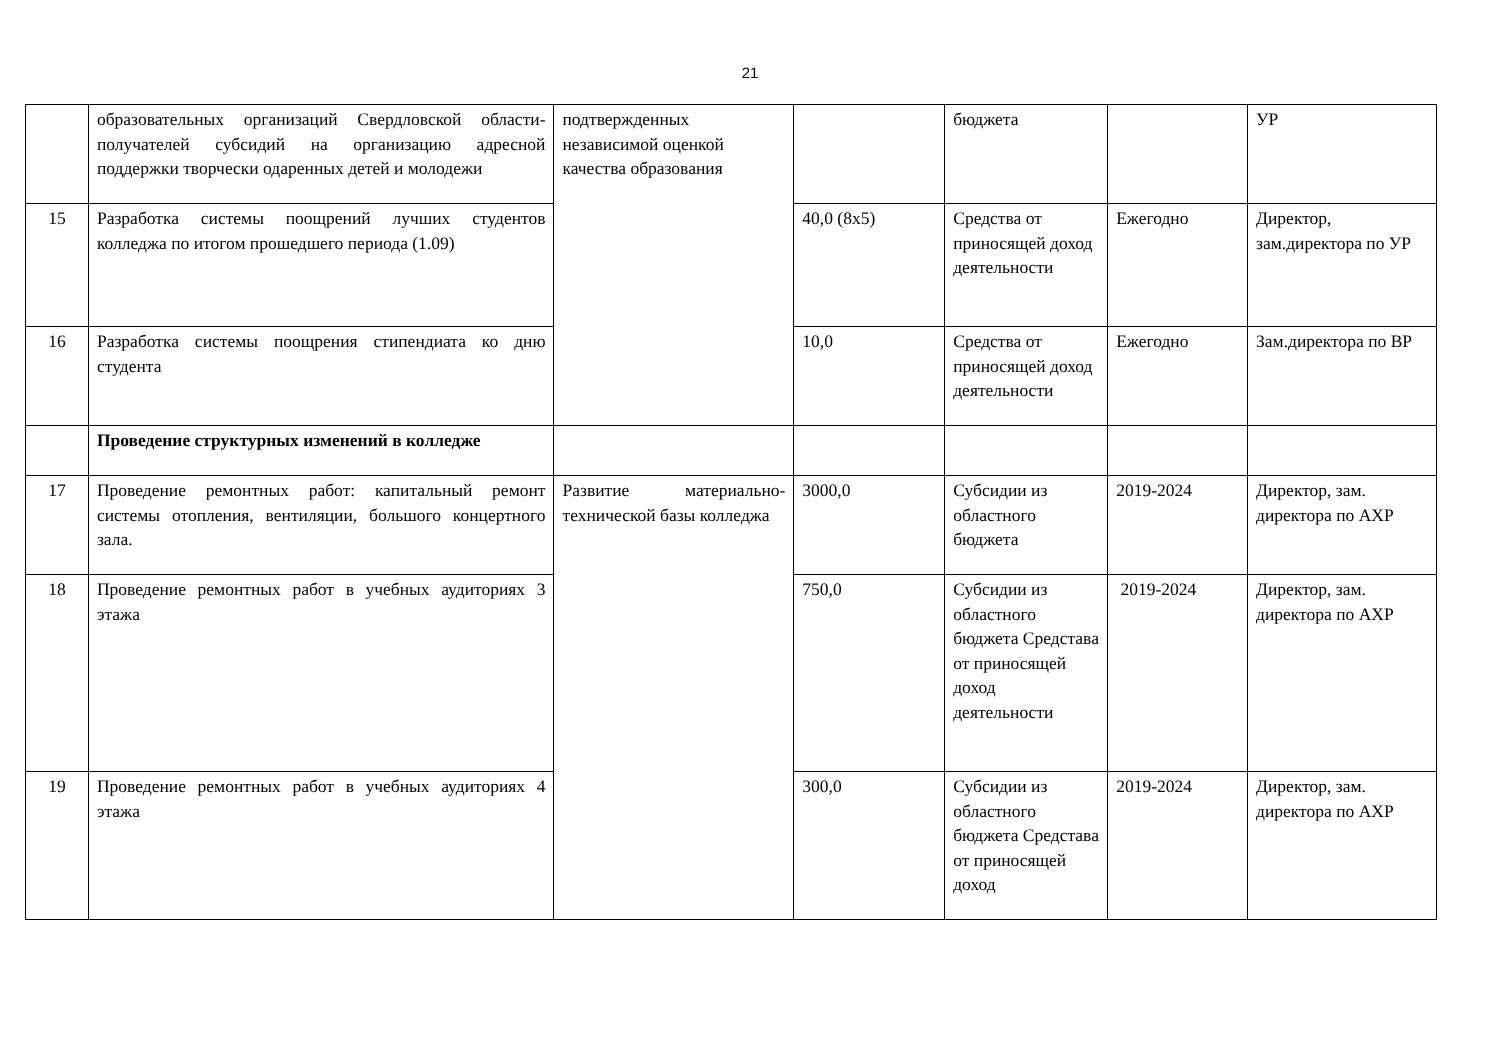21
| | образовательных организаций Свердловской области-получателей субсидий на организацию адресной поддержки творчески одаренных детей и молодежи | подтвержденных независимой оценкой качества образования | | бюджета | | УР |
| 15 | Разработка системы поощрений лучших студентов колледжа по итогом прошедшего периода (1.09) | | 40,0 (8х5) | Средства от приносящей доход деятельности | Ежегодно | Директор, зам.директора по УР |
| 16 | Разработка системы поощрения стипендиата ко дню студента | | 10,0 | Средства от приносящей доход деятельности | Ежегодно | Зам.директора по ВР |
| | Проведение структурных изменений в колледже | | | | | |
| 17 | Проведение ремонтных работ: капитальный ремонт системы отопления, вентиляции, большого концертного зала. | Развитие материально-технической базы колледжа | 3000,0 | Субсидии из областного бюджета | 2019-2024 | Директор, зам. директора по АХР |
| 18 | Проведение ремонтных работ в учебных аудиториях 3 этажа | | 750,0 | Субсидии из областного бюджета Средстава от приносящей доход деятельности | 2019-2024 | Директор, зам. директора по АХР |
| 19 | Проведение ремонтных работ в учебных аудиториях 4 этажа | | 300,0 | Субсидии из областного бюджета Средстава от приносящей доход | 2019-2024 | Директор, зам. директора по АХР |